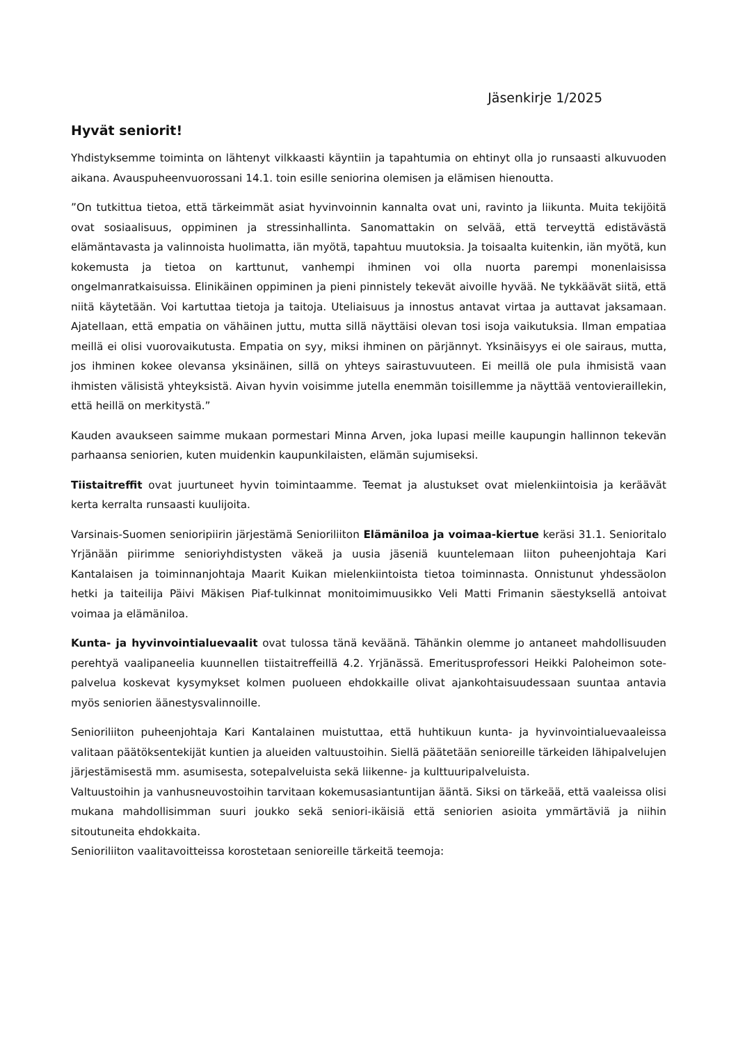Jäsenkirje 1/2025
Hyvät seniorit!
Yhdistyksemme toiminta on lähtenyt vilkkaasti käyntiin ja tapahtumia on ehtinyt olla jo runsaasti alkuvuoden aikana. Avauspuheenvuorossani 14.1. toin esille seniorina olemisen ja elämisen hienoutta.
”On tutkittua tietoa, että tärkeimmät asiat hyvinvoinnin kannalta ovat uni, ravinto ja liikunta. Muita tekijöitä ovat sosiaalisuus, oppiminen ja stressinhallinta. Sanomattakin on selvää, että terveyttä edistävästä elämäntavasta ja valinnoista huolimatta, iän myötä, tapahtuu muutoksia. Ja toisaalta kuitenkin, iän myötä, kun kokemusta ja tietoa on karttunut, vanhempi ihminen voi olla nuorta parempi monenlaisissa ongelmanratkaisuissa. Elinikäinen oppiminen ja pieni pinnistely tekevät aivoille hyvää. Ne tykkäävät siitä, että niitä käytetään. Voi kartuttaa tietoja ja taitoja. Uteliaisuus ja innostus antavat virtaa ja auttavat jaksamaan. Ajatellaan, että empatia on vähäinen juttu, mutta sillä näyttäisi olevan tosi isoja vaikutuksia. Ilman empatiaa meillä ei olisi vuorovaikutusta. Empatia on syy, miksi ihminen on pärjännyt. Yksinäisyys ei ole sairaus, mutta, jos ihminen kokee olevansa yksinäinen, sillä on yhteys sairastuvuuteen. Ei meillä ole pula ihmisistä vaan ihmisten välisistä yhteyksistä. Aivan hyvin voisimme jutella enemmän toisillemme ja näyttää ventovieraillekin, että heillä on merkitystä.”
Kauden avaukseen saimme mukaan pormestari Minna Arven, joka lupasi meille kaupungin hallinnon tekevän parhaansa seniorien, kuten muidenkin kaupunkilaisten, elämän sujumiseksi.
Tiistaitreffit ovat juurtuneet hyvin toimintaamme. Teemat ja alustukset ovat mielenkiintoisia ja keräävät kerta kerralta runsaasti kuulijoita.
Varsinais-Suomen senioripiirin järjestämä Senioriliiton Elämäniloa ja voimaa-kiertue keräsi 31.1. Senioritalo Yrjänään piirimme senioriyhdistysten väkeä ja uusia jäseniä kuuntelemaan liiton puheenjohtaja Kari Kantalaisen ja toiminnanjohtaja Maarit Kuikan mielenkiintoista tietoa toiminnasta. Onnistunut yhdessäolon hetki ja taiteilija Päivi Mäkisen Piaf-tulkinnat monitoimimuusikko Veli Matti Frimanin säestyksellä antoivat voimaa ja elämäniloa.
Kunta- ja hyvinvointialuevaalit ovat tulossa tänä keväänä. Tähänkin olemme jo antaneet mahdollisuuden perehtyä vaalipaneelia kuunnellen tiistaitreffeillä 4.2. Yrjänässä. Emeritusprofessori Heikki Paloheimon sote-palvelua koskevat kysymykset kolmen puolueen ehdokkaille olivat ajankohtaisuudessaan suuntaa antavia myös seniorien äänestysvalinnoille.
Senioriliiton puheenjohtaja Kari Kantalainen muistuttaa, että huhtikuun kunta- ja hyvinvointialuevaaleissa valitaan päätöksentekijät kuntien ja alueiden valtuustoihin. Siellä päätetään senioreille tärkeiden lähipalvelujen järjestämisestä mm. asumisesta, sotepalveluista sekä liikenne- ja kulttuuripalveluista.
Valtuustoihin ja vanhusneuvostoihin tarvitaan kokemusasiantuntijan ääntä. Siksi on tärkeää, että vaaleissa olisi mukana mahdollisimman suuri joukko sekä seniori-ikäisiä että seniorien asioita ymmärtäviä ja niihin sitoutuneita ehdokkaita.
Senioriliiton vaalitavoitteissa korostetaan senioreille tärkeitä teemoja: